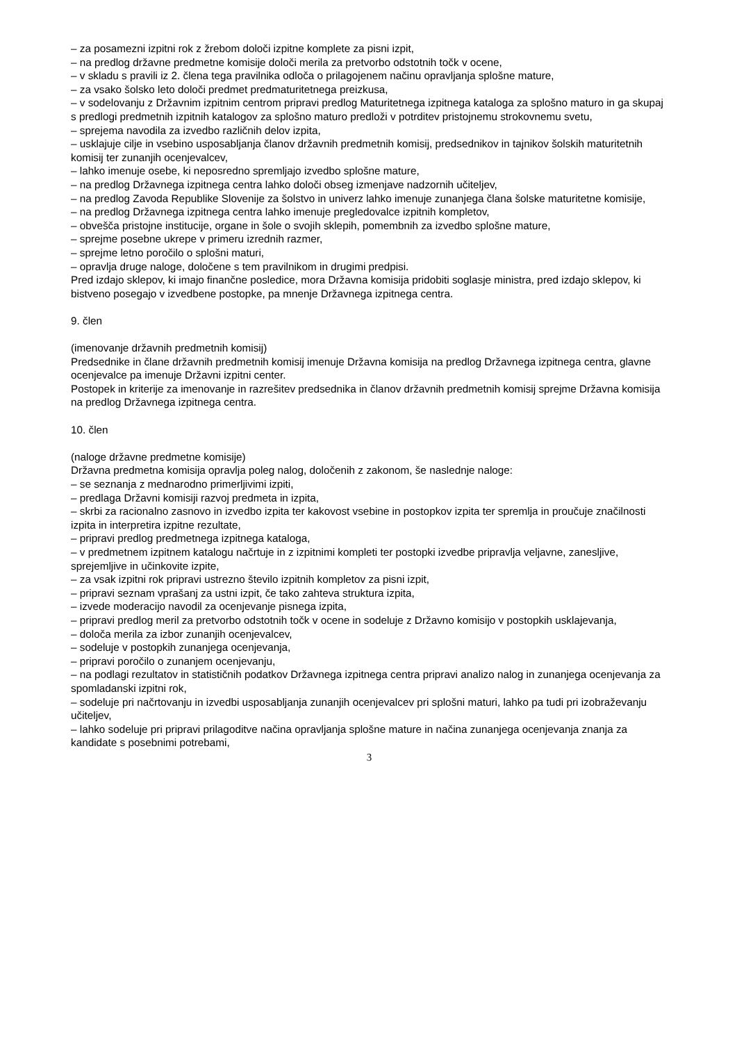– za posamezni izpitni rok z žrebom določi izpitne komplete za pisni izpit,
– na predlog državne predmetne komisije določi merila za pretvorbo odstotnih točk v ocene,
– v skladu s pravili iz 2. člena tega pravilnika odloča o prilagojenem načinu opravljanja splošne mature,
– za vsako šolsko leto določi predmet predmaturitetnega preizkusa,
– v sodelovanju z Državnim izpitnim centrom pripravi predlog Maturitetnega izpitnega kataloga za splošno maturo in ga skupaj s predlogi predmetnih izpitnih katalogov za splošno maturo predloži v potrditev pristojnemu strokovnemu svetu,
– sprejema navodila za izvedbo različnih delov izpita,
– usklajuje cilje in vsebino usposabljanja članov državnih predmetnih komisij, predsednikov in tajnikov šolskih maturitetnih komisij ter zunanjih ocenjevalcev,
– lahko imenuje osebe, ki neposredno spremljajo izvedbo splošne mature,
– na predlog Državnega izpitnega centra lahko določi obseg izmenjave nadzornih učiteljev,
– na predlog Zavoda Republike Slovenije za šolstvo in univerz lahko imenuje zunanjega člana šolske maturitetne komisije,
– na predlog Državnega izpitnega centra lahko imenuje pregledovalce izpitnih kompletov,
– obvešča pristojne institucije, organe in šole o svojih sklepih, pomembnih za izvedbo splošne mature,
– sprejme posebne ukrepe v primeru izrednih razmer,
– sprejme letno poročilo o splošni maturi,
– opravlja druge naloge, določene s tem pravilnikom in drugimi predpisi.
Pred izdajo sklepov, ki imajo finančne posledice, mora Državna komisija pridobiti soglasje ministra, pred izdajo sklepov, ki bistveno posegajo v izvedbene postopke, pa mnenje Državnega izpitnega centra.
9. člen
(imenovanje državnih predmetnih komisij)
Predsednike in člane državnih predmetnih komisij imenuje Državna komisija na predlog Državnega izpitnega centra, glavne ocenjevalce pa imenuje Državni izpitni center.
Postopek in kriterije za imenovanje in razrešitev predsednika in članov državnih predmetnih komisij sprejme Državna komisija na predlog Državnega izpitnega centra.
10. člen
(naloge državne predmetne komisije)
Državna predmetna komisija opravlja poleg nalog, določenih z zakonom, še naslednje naloge:
– se seznanja z mednarodno primerljivimi izpiti,
– predlaga Državni komisiji razvoj predmeta in izpita,
– skrbi za racionalno zasnovo in izvedbo izpita ter kakovost vsebine in postopkov izpita ter spremlja in proučuje značilnosti izpita in interpretira izpitne rezultate,
– pripravi predlog predmetnega izpitnega kataloga,
– v predmetnem izpitnem katalogu načrtuje in z izpitnimi kompleti ter postopki izvedbe pripravlja veljavne, zanesljive, sprejemljive in učinkovite izpite,
– za vsak izpitni rok pripravi ustrezno število izpitnih kompletov za pisni izpit,
– pripravi seznam vprašanj za ustni izpit, če tako zahteva struktura izpita,
– izvede moderacijo navodil za ocenjevanje pisnega izpita,
– pripravi predlog meril za pretvorbo odstotnih točk v ocene in sodeluje z Državno komisijo v postopkih usklajevanja,
– določa merila za izbor zunanjih ocenjevalcev,
– sodeluje v postopkih zunanjega ocenjevanja,
– pripravi poročilo o zunanjem ocenjevanju,
– na podlagi rezultatov in statističnih podatkov Državnega izpitnega centra pripravi analizo nalog in zunanjega ocenjevanja za spomladanski izpitni rok,
– sodeluje pri načrtovanju in izvedbi usposabljanja zunanjih ocenjevalcev pri splošni maturi, lahko pa tudi pri izobraževanju učiteljev,
– lahko sodeluje pri pripravi prilagoditve načina opravljanja splošne mature in načina zunanjega ocenjevanja znanja za kandidate s posebnimi potrebami,
3